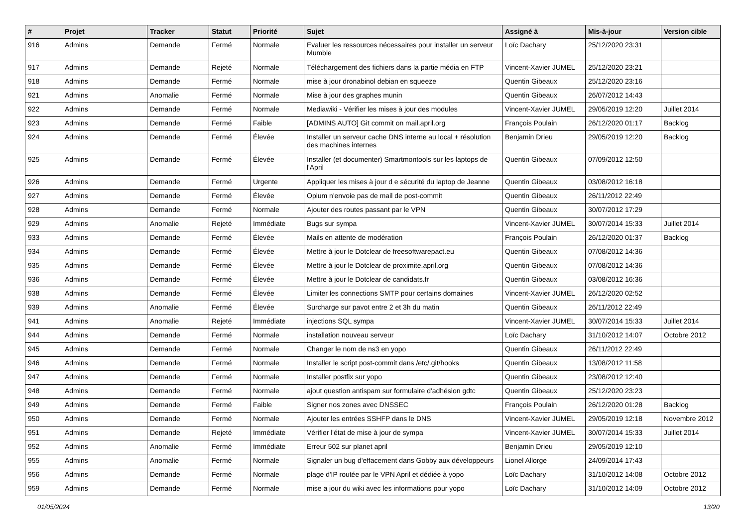| # | Projet | Tracker | Statut | Priorité | Sujet | Assigné à | Mis-à-jour | Version cible |
| --- | --- | --- | --- | --- | --- | --- | --- | --- |
| 916 | Admins | Demande | Fermé | Normale | Evaluer les ressources nécessaires pour installer un serveur Mumble | Loïc Dachary | 25/12/2020 23:31 | |
| 917 | Admins | Demande | Rejeté | Normale | Téléchargement des fichiers dans la partie média en FTP | Vincent-Xavier JUMEL | 25/12/2020 23:21 | |
| 918 | Admins | Demande | Fermé | Normale | mise à jour dronabinol debian en squeeze | Quentin Gibeaux | 25/12/2020 23:16 | |
| 921 | Admins | Anomalie | Fermé | Normale | Mise à jour des graphes munin | Quentin Gibeaux | 26/07/2012 14:43 | |
| 922 | Admins | Demande | Fermé | Normale | Mediawiki - Vérifier les mises à jour des modules | Vincent-Xavier JUMEL | 29/05/2019 12:20 | Juillet 2014 |
| 923 | Admins | Demande | Fermé | Faible | [ADMINS AUTO] Git commit on mail.april.org | François Poulain | 26/12/2020 01:17 | Backlog |
| 924 | Admins | Demande | Fermé | Élevée | Installer un serveur cache DNS interne au local + résolution des machines internes | Benjamin Drieu | 29/05/2019 12:20 | Backlog |
| 925 | Admins | Demande | Fermé | Élevée | Installer (et documenter) Smartmontools sur les laptops de l'April | Quentin Gibeaux | 07/09/2012 12:50 | |
| 926 | Admins | Demande | Fermé | Urgente | Appliquer les mises à jour d e sécurité du laptop de Jeanne | Quentin Gibeaux | 03/08/2012 16:18 | |
| 927 | Admins | Demande | Fermé | Élevée | Opium n'envoie pas de mail de post-commit | Quentin Gibeaux | 26/11/2012 22:49 | |
| 928 | Admins | Demande | Fermé | Normale | Ajouter des routes passant par le VPN | Quentin Gibeaux | 30/07/2012 17:29 | |
| 929 | Admins | Anomalie | Rejeté | Immédiate | Bugs sur sympa | Vincent-Xavier JUMEL | 30/07/2014 15:33 | Juillet 2014 |
| 933 | Admins | Demande | Fermé | Élevée | Mails en attente de modération | François Poulain | 26/12/2020 01:37 | Backlog |
| 934 | Admins | Demande | Fermé | Élevée | Mettre à jour le Dotclear de freesoftwarepact.eu | Quentin Gibeaux | 07/08/2012 14:36 | |
| 935 | Admins | Demande | Fermé | Élevée | Mettre à jour le Dotclear de proximite.april.org | Quentin Gibeaux | 07/08/2012 14:36 | |
| 936 | Admins | Demande | Fermé | Élevée | Mettre à jour le Dotclear de candidats.fr | Quentin Gibeaux | 03/08/2012 16:36 | |
| 938 | Admins | Demande | Fermé | Élevée | Limiter les connections SMTP pour certains domaines | Vincent-Xavier JUMEL | 26/12/2020 02:52 | |
| 939 | Admins | Anomalie | Fermé | Élevée | Surcharge sur pavot entre 2 et 3h du matin | Quentin Gibeaux | 26/11/2012 22:49 | |
| 941 | Admins | Anomalie | Rejeté | Immédiate | injections SQL sympa | Vincent-Xavier JUMEL | 30/07/2014 15:33 | Juillet 2014 |
| 944 | Admins | Demande | Fermé | Normale | installation nouveau serveur | Loïc Dachary | 31/10/2012 14:07 | Octobre 2012 |
| 945 | Admins | Demande | Fermé | Normale | Changer le nom de ns3 en yopo | Quentin Gibeaux | 26/11/2012 22:49 | |
| 946 | Admins | Demande | Fermé | Normale | Installer le script post-commit dans /etc/.git/hooks | Quentin Gibeaux | 13/08/2012 11:58 | |
| 947 | Admins | Demande | Fermé | Normale | Installer postfix sur yopo | Quentin Gibeaux | 23/08/2012 12:40 | |
| 948 | Admins | Demande | Fermé | Normale | ajout question antispam sur formulaire d'adhésion gdtc | Quentin Gibeaux | 25/12/2020 23:23 | |
| 949 | Admins | Demande | Fermé | Faible | Signer nos zones avec DNSSEC | François Poulain | 26/12/2020 01:28 | Backlog |
| 950 | Admins | Demande | Fermé | Normale | Ajouter les entrées SSHFP dans le DNS | Vincent-Xavier JUMEL | 29/05/2019 12:18 | Novembre 2012 |
| 951 | Admins | Demande | Rejeté | Immédiate | Vérifier l'état de mise à jour de sympa | Vincent-Xavier JUMEL | 30/07/2014 15:33 | Juillet 2014 |
| 952 | Admins | Anomalie | Fermé | Immédiate | Erreur 502 sur planet april | Benjamin Drieu | 29/05/2019 12:10 | |
| 955 | Admins | Anomalie | Fermé | Normale | Signaler un bug d'effacement dans Gobby aux développeurs | Lionel Allorge | 24/09/2014 17:43 | |
| 956 | Admins | Demande | Fermé | Normale | plage d'IP routée par le VPN April et dédiée à yopo | Loïc Dachary | 31/10/2012 14:08 | Octobre 2012 |
| 959 | Admins | Demande | Fermé | Normale | mise a jour du wiki avec les informations pour yopo | Loïc Dachary | 31/10/2012 14:09 | Octobre 2012 |
01/05/2024 13/20